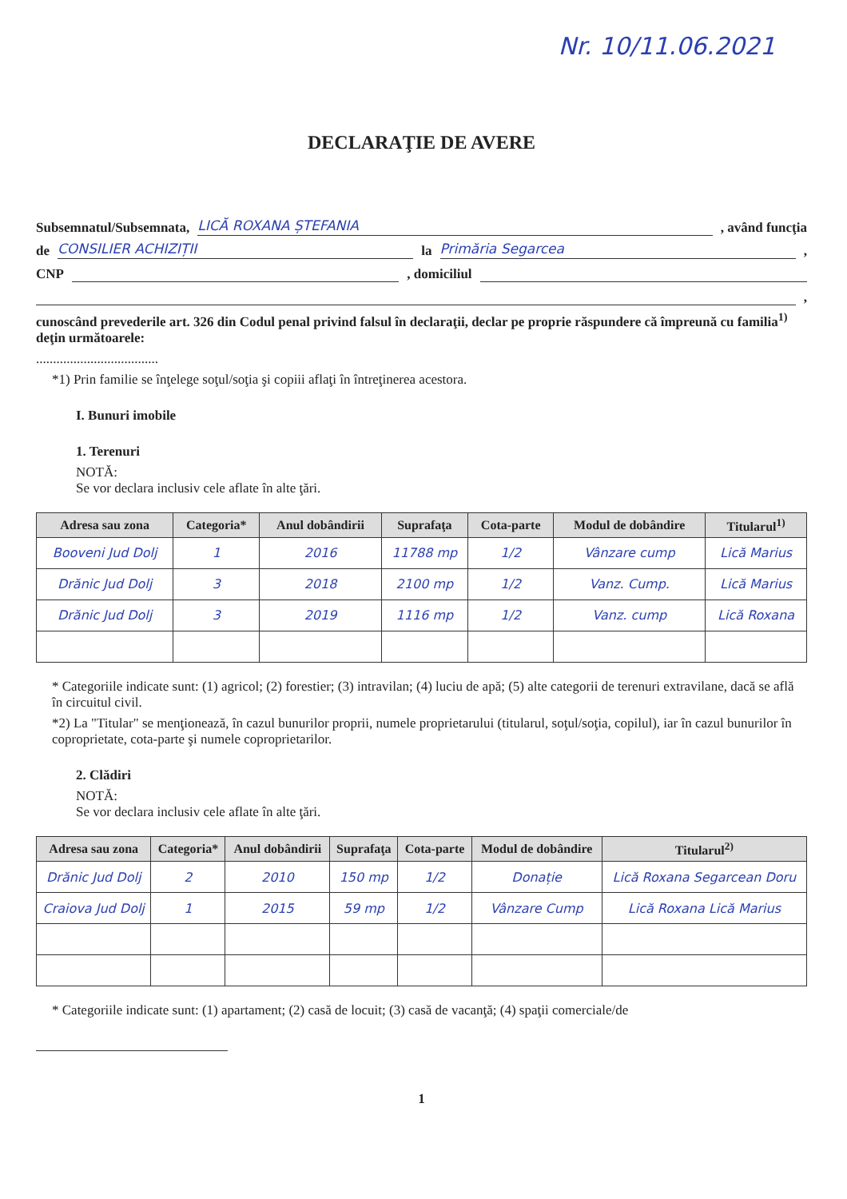Nr. 10/11.06.2021
DECLARAŢIE DE AVERE
Subsemnatul/Subsemnata, LICĂ ROXANA ȘTEFANIA , având funcţia
de CONSILIER ACHIZIȚII la Primăria Segarcea ,
CNP , domiciliul
,
cunoscând prevederile art. 326 din Codul penal privind falsul în declaraţii, declar pe proprie răspundere că împreună cu familia<sup>1)</sup> deţin următoarele:
....................................
*1) Prin familie se înţelege soţul/soţia şi copiii aflaţi în întreţinerea acestora.
I. Bunuri imobile
1. Terenuri
NOTĂ:
Se vor declara inclusiv cele aflate în alte ţări.
| Adresa sau zona | Categoria* | Anul dobândirii | Suprafaţa | Cota-parte | Modul de dobândire | Titularul<sup>1)</sup> |
| --- | --- | --- | --- | --- | --- | --- |
| Booveni Jud Dolj | 1 | 2016 | 11788 mp | 1/2 | Vânzare cump | Lică Marius |
| Drănic Jud Dolj | 3 | 2018 | 2100 mp | 1/2 | Vanz. Cump. | Lică Marius |
| Drănic Jud Dolj | 3 | 2019 | 1116 mp | 1/2 | Vanz. cump | Lică Roxana |
* Categoriile indicate sunt: (1) agricol; (2) forestier; (3) intravilan; (4) luciu de apă; (5) alte categorii de terenuri extravilane, dacă se află în circuitul civil.
*2) La "Titular" se menţionează, în cazul bunurilor proprii, numele proprietarului (titularul, soţul/soţia, copilul), iar în cazul bunurilor în coproprietate, cota-parte şi numele coproprietarilor.
2. Clădiri
NOTĂ:
Se vor declara inclusiv cele aflate în alte ţări.
| Adresa sau zona | Categoria* | Anul dobândirii | Suprafaţa | Cota-parte | Modul de dobândire | Titularul<sup>2)</sup> |
| --- | --- | --- | --- | --- | --- | --- |
| Drănic Jud Dolj | 2 | 2010 | 150 mp | 1/2 | Donație | Lică Roxana Segarcean Doru |
| Craiova Jud Dolj | 1 | 2015 | 59 mp | 1/2 | Vânzare Cump | Lică Roxana Lică Marius |
* Categoriile indicate sunt: (1) apartament; (2) casă de locuit; (3) casă de vacanţă; (4) spaţii comerciale/de
1